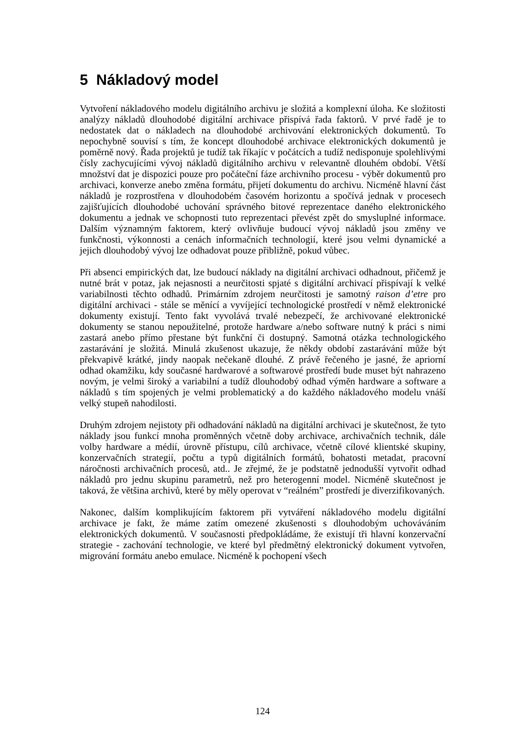5 Nákladový model
Vytvoření nákladového modelu digitálního archivu je složitá a komplexní úloha. Ke složitosti analýzy nákladů dlouhodobé digitální archivace přispívá řada faktorů. V prvé řadě je to nedostatek dat o nákladech na dlouhodobé archivování elektronických dokumentů. To nepochybně souvisí s tím, že koncept dlouhodobé archivace elektronických dokumentů je poměrně nový. Řada projektů je tudíž tak říkajíc v počátcích a tudíž nedisponuje spolehlivými čísly zachycujícími vývoj nákladů digitálního archivu v relevantně dlouhém období. Větší množství dat je dispozici pouze pro počáteční fáze archivního procesu - výběr dokumentů pro archivaci, konverze anebo změna formátu, přijetí dokumentu do archivu. Nicméně hlavní část nákladů je rozprostřena v dlouhodobém časovém horizontu a spočívá jednak v procesech zajišťujících dlouhodobé uchování správného bitové reprezentace daného elektronického dokumentu a jednak ve schopnosti tuto reprezentaci převést zpět do smysluplné informace. Dalším významným faktorem, který ovlivňuje budoucí vývoj nákladů jsou změny ve funkčnosti, výkonnosti a cenách informačních technologií, které jsou velmi dynamické a jejich dlouhodobý vývoj lze odhadovat pouze přibližně, pokud vůbec.
Při absenci empirických dat, lze budoucí náklady na digitální archivaci odhadnout, přičemž je nutné brát v potaz, jak nejasnosti a neurčitosti spjaté s digitální archivací přispívají k velké variabilnosti těchto odhadů. Primárním zdrojem neurčitosti je samotný raison d’etre pro digitální archivaci - stále se měnící a vyvíjející technologické prostředí v němž elektronické dokumenty existují. Tento fakt vyvolává trvalé nebezpečí, že archivované elektronické dokumenty se stanou nepoužitelné, protože hardware a/nebo software nutný k práci s nimi zastará anebo přímo přestane být funkční či dostupný. Samotná otázka technologického zastarávání je složitá. Minulá zkušenost ukazuje, že někdy období zastarávání může být překvapivě krátké, jindy naopak nečekaně dlouhé. Z právě řečeného je jasné, že apriorní odhad okamžiku, kdy současné hardwarové a softwarové prostředí bude muset být nahrazeno novým, je velmi široký a variabilní a tudíž dlouhodobý odhad výměn hardware a software a nákladů s tím spojených je velmi problematický a do každého nákladového modelu vnáší velký stupeň nahodilosti.
Druhým zdrojem nejistoty při odhadování nákladů na digitální archivaci je skutečnost, že tyto náklady jsou funkcí mnoha proměnných včetně doby archivace, archivačních technik, dále volby hardware a médií, úrovně přístupu, cílů archivace, včetně cílové klientské skupiny, konzervačních strategií, počtu a typů digitálních formátů, bohatosti metadat, pracovní náročnosti archivačních procesů, atd.. Je zřejmé, že je podstatně jednodušší vytvořit odhad nákladů pro jednu skupinu parametrů, než pro heterogenní model. Nicméně skutečnost je taková, že většina archivů, které by měly operovat v “reálném” prostředí je diverzifikovaných.
Nakonec, dalším komplikujícím faktorem při vytváření nákladového modelu digitální archivace je fakt, že máme zatím omezené zkušenosti s dlouhodobým uchováváním elektronických dokumentů. V současnosti předpokládáme, že existují tři hlavní konzervační strategie - zachování technologie, ve které byl předmětný elektronický dokument vytvořen, migrování formátu anebo emulace. Nicméně k pochopení všech
124